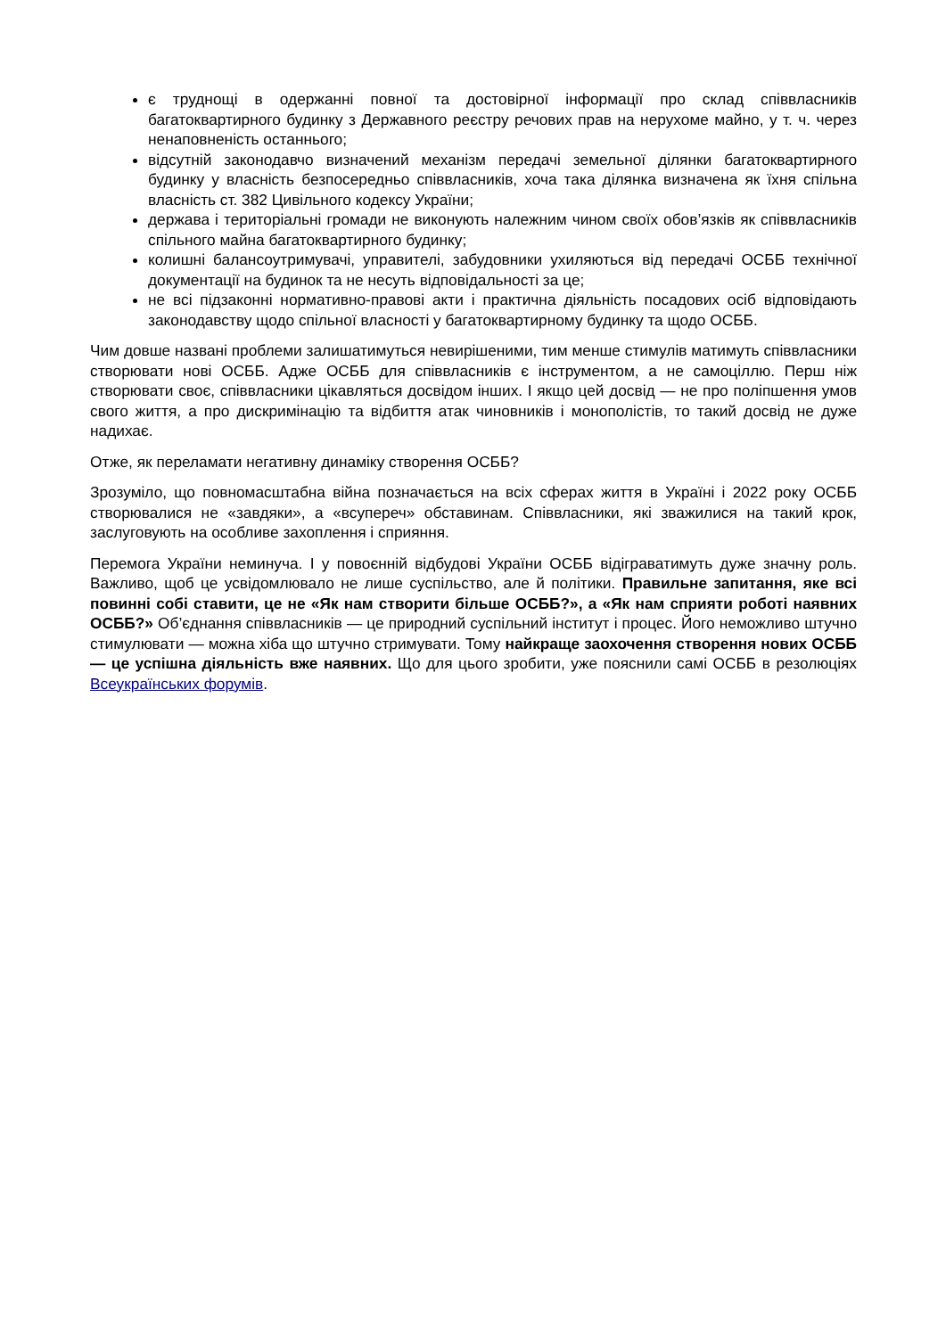є труднощі в одержанні повної та достовірної інформації про склад співвласників багатоквартирного будинку з Державного реєстру речових прав на нерухоме майно, у т. ч. через ненаповненість останнього;
відсутній законодавчо визначений механізм передачі земельної ділянки багатоквартирного будинку у власність безпосередньо співвласників, хоча така ділянка визначена як їхня спільна власність ст. 382 Цивільного кодексу України;
держава і територіальні громади не виконують належним чином своїх обов’язків як співвласників спільного майна багатоквартирного будинку;
колишні балансоутримувачі, управителі, забудовники ухиляються від передачі ОСББ технічної документації на будинок та не несуть відповідальності за це;
не всі підзаконні нормативно-правові акти і практична діяльність посадових осіб відповідають законодавству щодо спільної власності у багатоквартирному будинку та щодо ОСББ.
Чим довше названі проблеми залишатимуться невирішеними, тим менше стимулів матимуть співвласники створювати нові ОСББ. Адже ОСББ для співвласників є інструментом, а не самоціллю. Перш ніж створювати своє, співвласники цікавляться досвідом інших. І якщо цей досвід — не про поліпшення умов свого життя, а про дискримінацію та відбиття атак чиновників і монополістів, то такий досвід не дуже надихає.
Отже, як переламати негативну динаміку створення ОСББ?
Зрозуміло, що повномасштабна війна позначається на всіх сферах життя в Україні і 2022 року ОСББ створювалися не «завдяки», а «всупереч» обставинам. Співвласники, які зважилися на такий крок, заслуговують на особливе захоплення і сприяння.
Перемога України неминуча. І у повоєнній відбудові України ОСББ відіграватимуть дуже значну роль. Важливо, щоб це усвідомлювало не лише суспільство, але й політики. Правильне запитання, яке всі повинні собі ставити, це не «Як нам створити більше ОСББ?», а «Як нам сприяти роботі наявних ОСББ?» Об’єднання співвласників — це природний суспільний інститут і процес. Його неможливо штучно стимулювати — можна хіба що штучно стримувати. Тому найкраще заохочення створення нових ОСББ — це успішна діяльність вже наявних. Що для цього зробити, уже пояснили самі ОСББ в резолюціях Всеукраїнських форумів.